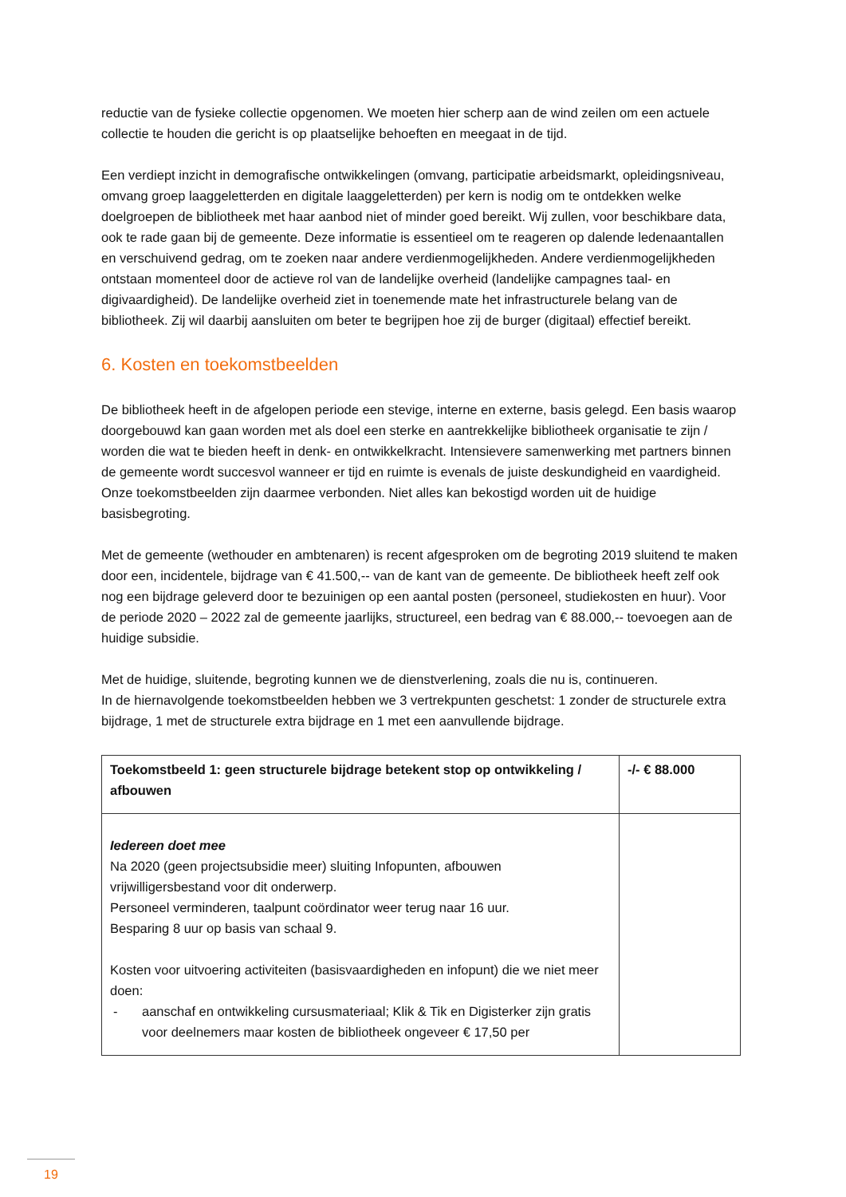reductie van de fysieke collectie opgenomen. We moeten hier scherp aan de wind zeilen om een actuele collectie te houden die gericht is op plaatselijke behoeften en meegaat in de tijd.
Een verdiept inzicht in demografische ontwikkelingen (omvang, participatie arbeidsmarkt, opleidingsniveau, omvang groep laaggeletterden en digitale laaggeletterden) per kern is nodig om te ontdekken welke doelgroepen de bibliotheek met haar aanbod niet of minder goed bereikt. Wij zullen, voor beschikbare data, ook te rade gaan bij de gemeente. Deze informatie is essentieel om te reageren op dalende ledenaantallen en verschuivend gedrag, om te zoeken naar andere verdienmogelijkheden. Andere verdienmogelijkheden ontstaan momenteel door de actieve rol van de landelijke overheid (landelijke campagnes taal- en digivaardigheid). De landelijke overheid ziet in toenemende mate het infrastructurele belang van de bibliotheek. Zij wil daarbij aansluiten om beter te begrijpen hoe zij de burger (digitaal) effectief bereikt.
6. Kosten en toekomstbeelden
De bibliotheek heeft in de afgelopen periode een stevige, interne en externe, basis gelegd. Een basis waarop doorgebouwd kan gaan worden met als doel een sterke en aantrekkelijke bibliotheek organisatie te zijn / worden die wat te bieden heeft in denk- en ontwikkelkracht. Intensievere samenwerking met partners binnen de gemeente wordt succesvol wanneer er tijd en ruimte is evenals de juiste deskundigheid en vaardigheid.
Onze toekomstbeelden zijn daarmee verbonden. Niet alles kan bekostigd worden uit de huidige basisbegroting.
Met de gemeente (wethouder en ambtenaren) is recent afgesproken om de begroting 2019 sluitend te maken door een, incidentele, bijdrage van € 41.500,-- van de kant van de gemeente. De bibliotheek heeft zelf ook nog een bijdrage geleverd door te bezuinigen op een aantal posten (personeel, studiekosten en huur). Voor de periode 2020 – 2022 zal de gemeente jaarlijks, structureel, een bedrag van € 88.000,-- toevoegen aan de huidige subsidie.
Met de huidige, sluitende, begroting kunnen we de dienstverlening, zoals die nu is, continueren.
In de hiernavolgende toekomstbeelden hebben we 3 vertrekpunten geschetst: 1 zonder de structurele extra bijdrage, 1 met de structurele extra bijdrage en 1 met een aanvullende bijdrage.
| Toekomstbeeld 1: geen structurele bijdrage betekent stop op ontwikkeling / afbouwen | -/- € 88.000 |
| Iedereen doet mee Na 2020 (geen projectsubsidie meer) sluiting Infopunten, afbouwen vrijwilligersbestand voor dit onderwerp. Personeel verminderen, taalpunt coördinator weer terug naar 16 uur. Besparing 8 uur op basis van schaal 9. Kosten voor uitvoering activiteiten (basisvaardigheden en infopunt) die we niet meer doen: - aanschaf en ontwikkeling cursusmateriaal; Klik & Tik en Digisterker zijn gratis voor deelnemers maar kosten de bibliotheek ongeveer € 17,50 per | |
19